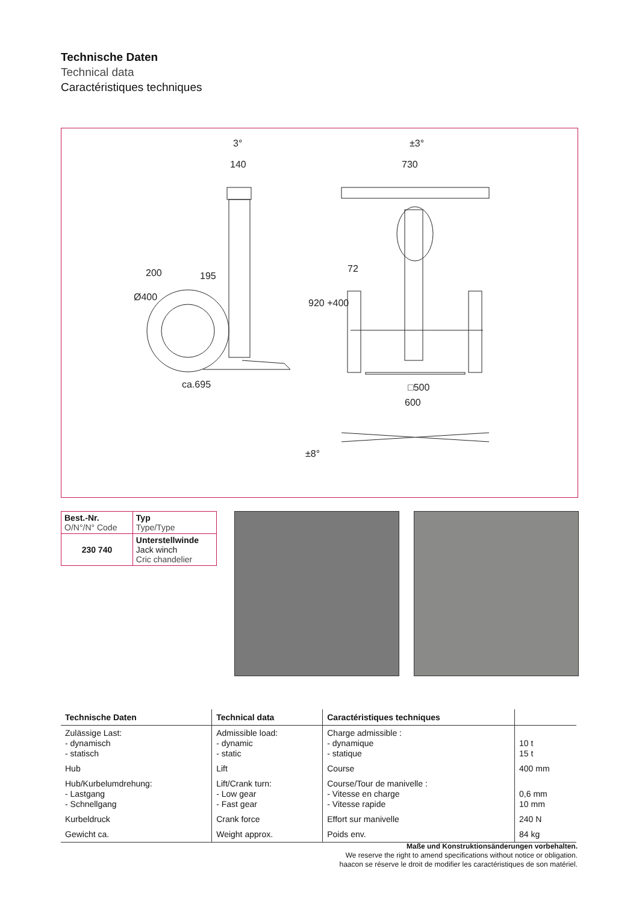Technische Daten
Technical data
Caractéristiques techniques
3°
140
±3°
730
195
72
ca.695
□500
600
200
Ø400
920 +400
±8°
| Best.-Nr. O/N°/N° Code | Typ Type/Type |
| 230 740 | Unterstellwinde Jack winch Cric chandelier |
| Technische Daten | Technical data | Caractéristiques techniques | |
| --- | --- | --- | --- |
| Zulässige Last: - dynamisch - statisch | Admissible load: - dynamic - static | Charge admissible : - dynamique - statique | 10 t 15 t |
| Hub | Lift | Course | 400 mm |
| Hub/Kurbelumdrehung: - Lastgang - Schnellgang | Lift/Crank turn: - Low gear - Fast gear | Course/Tour de manivelle : - Vitesse en charge - Vitesse rapide | 0,6 mm 10 mm |
| Kurbeldruck | Crank force | Effort sur manivelle | 240 N |
| Gewicht ca. | Weight approx. | Poids env. | 84 kg |
Maße und Konstruktionsänderungen vorbehalten.
We reserve the right to amend specifications without notice or obligation.
haacon se réserve le droit de modifier les caractéristiques de son matériel.